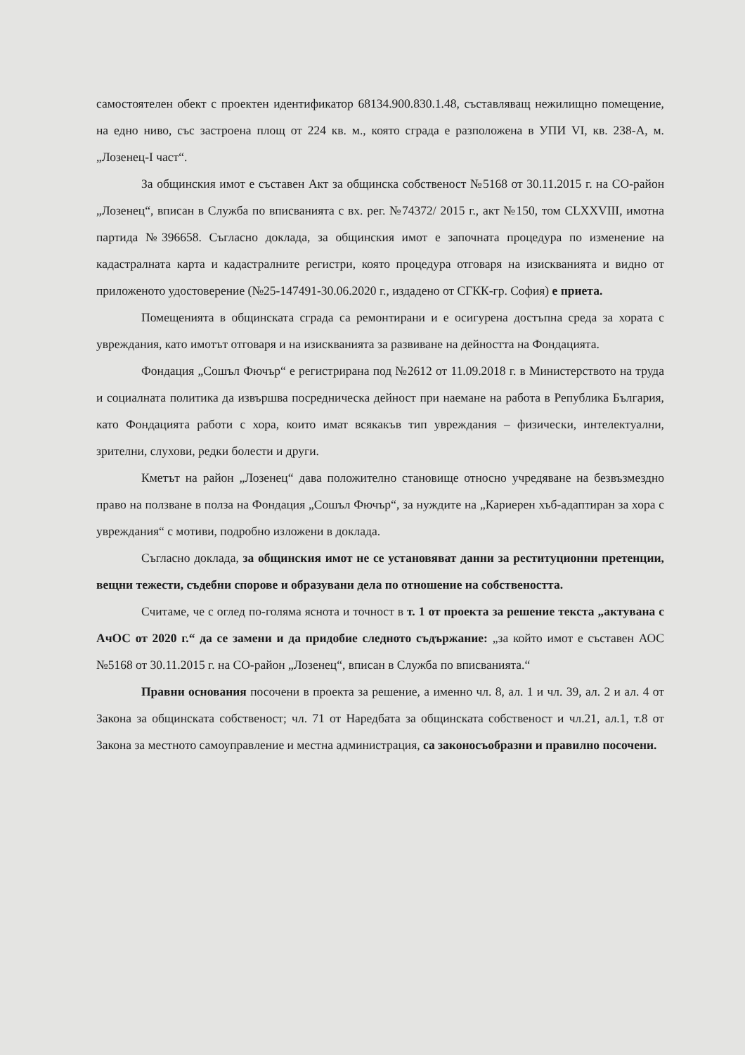самостоятелен обект с проектен идентификатор 68134.900.830.1.48, съставляващ нежилищно помещение, на едно ниво, със застроена площ от 224 кв. м., която сграда е разположена в УПИ VI, кв. 238-А, м. „Лозенец-I част“.
За общинския имот е съставен Акт за общинска собственост №5168 от 30.11.2015 г. на СО-район „Лозенец“, вписан в Служба по вписванията с вх. рег. №74372/ 2015 г., акт №150, том CLXXVIII, имотна партида №396658. Съгласно доклада, за общинския имот е започната процедура по изменение на кадастралната карта и кадастралните регистри, която процедура отговаря на изискванията и видно от приложеното удостоверение (№25-147491-30.06.2020 г., издадено от СГКК-гр. София) е приета.
Помещенията в общинската сграда са ремонтирани и е осигурена достъпна среда за хората с увреждания, като имотът отговаря и на изискванията за развиване на дейността на Фондацията.
Фондация „Сошъл Фючър“ е регистрирана под №2612 от 11.09.2018 г. в Министерството на труда и социалната политика да извършва посредническа дейност при наемане на работа в Република България, като Фондацията работи с хора, които имат всякакъв тип увреждания – физически, интелектуални, зрителни, слухови, редки болести и други.
Кметът на район „Лозенец“ дава положително становище относно учредяване на безвъзмездно право на ползване в полза на Фондация „Сошъл Фючър“, за нуждите на „Кариерен хъб-адаптиран за хора с увреждания“ с мотиви, подробно изложени в доклада.
Съгласно доклада, за общинския имот не се установяват данни за реституционни претенции, вещни тежести, съдебни спорове и образувани дела по отношение на собствеността.
Считаме, че с оглед по-голяма яснота и точност в т. 1 от проекта за решение текста „актувана с АчОС от 2020 г.“ да се замени и да придобие следното съдържание: „за който имот е съставен АОС №5168 от 30.11.2015 г. на СО-район „Лозенец“, вписан в Служба по вписванията.“
Правни основания посочени в проекта за решение, а именно чл. 8, ал. 1 и чл. 39, ал. 2 и ал. 4 от Закона за общинската собственост; чл. 71 от Наредбата за общинската собственост и чл.21, ал.1, т.8 от Закона за местното самоуправление и местна администрация, са законосъобразни и правилно посочени.